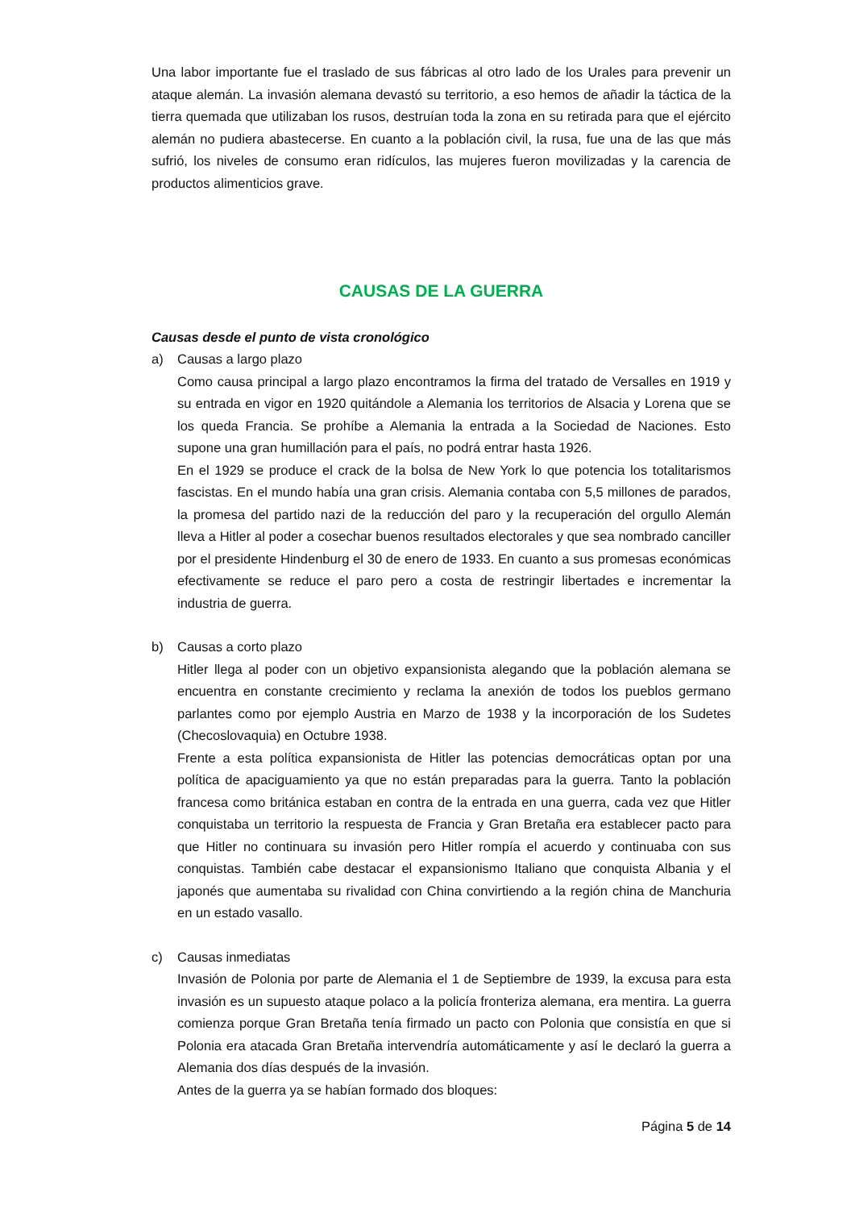Una labor importante fue el traslado de sus fábricas al otro lado de los Urales para prevenir un ataque alemán. La invasión alemana devastó su territorio, a eso hemos de añadir la táctica de la tierra quemada que utilizaban los rusos, destruían toda la zona en su retirada para que el ejército alemán no pudiera abastecerse. En cuanto a la población civil, la rusa, fue una de las que más sufrió, los niveles de consumo eran ridículos, las mujeres fueron movilizadas y la carencia de productos alimenticios grave.
CAUSAS DE LA GUERRA
Causas desde el punto de vista cronológico
a) Causas a largo plazo
Como causa principal a largo plazo encontramos la firma del tratado de Versalles en 1919 y su entrada en vigor en 1920 quitándole a Alemania los territorios de Alsacia y Lorena que se los queda Francia. Se prohíbe a Alemania la entrada a la Sociedad de Naciones. Esto supone una gran humillación para el país, no podrá entrar hasta 1926.
En el 1929 se produce el crack de la bolsa de New York lo que potencia los totalitarismos fascistas. En el mundo había una gran crisis. Alemania contaba con 5,5 millones de parados, la promesa del partido nazi de la reducción del paro y la recuperación del orgullo Alemán lleva a Hitler al poder a cosechar buenos resultados electorales y que sea nombrado canciller por el presidente Hindenburg el 30 de enero de 1933. En cuanto a sus promesas económicas efectivamente se reduce el paro pero a costa de restringir libertades e incrementar la industria de guerra.
b) Causas a corto plazo
Hitler llega al poder con un objetivo expansionista alegando que la población alemana se encuentra en constante crecimiento y reclama la anexión de todos los pueblos germano parlantes como por ejemplo Austria en Marzo de 1938 y la incorporación de los Sudetes (Checoslovaquia) en Octubre 1938.
Frente a esta política expansionista de Hitler las potencias democráticas optan por una política de apaciguamiento ya que no están preparadas para la guerra. Tanto la población francesa como británica estaban en contra de la entrada en una guerra, cada vez que Hitler conquistaba un territorio la respuesta de Francia y Gran Bretaña era establecer pacto para que Hitler no continuara su invasión pero Hitler rompía el acuerdo y continuaba con sus conquistas. También cabe destacar el expansionismo Italiano que conquista Albania y el japonés que aumentaba su rivalidad con China convirtiendo a la región china de Manchuria en un estado vasallo.
c) Causas inmediatas
Invasión de Polonia por parte de Alemania el 1 de Septiembre de 1939, la excusa para esta invasión es un supuesto ataque polaco a la policía fronteriza alemana, era mentira. La guerra comienza porque Gran Bretaña tenía firmado un pacto con Polonia que consistía en que si Polonia era atacada Gran Bretaña intervendría automáticamente y así le declaró la guerra a Alemania dos días después de la invasión.
Antes de la guerra ya se habían formado dos bloques:
Página 5 de 14